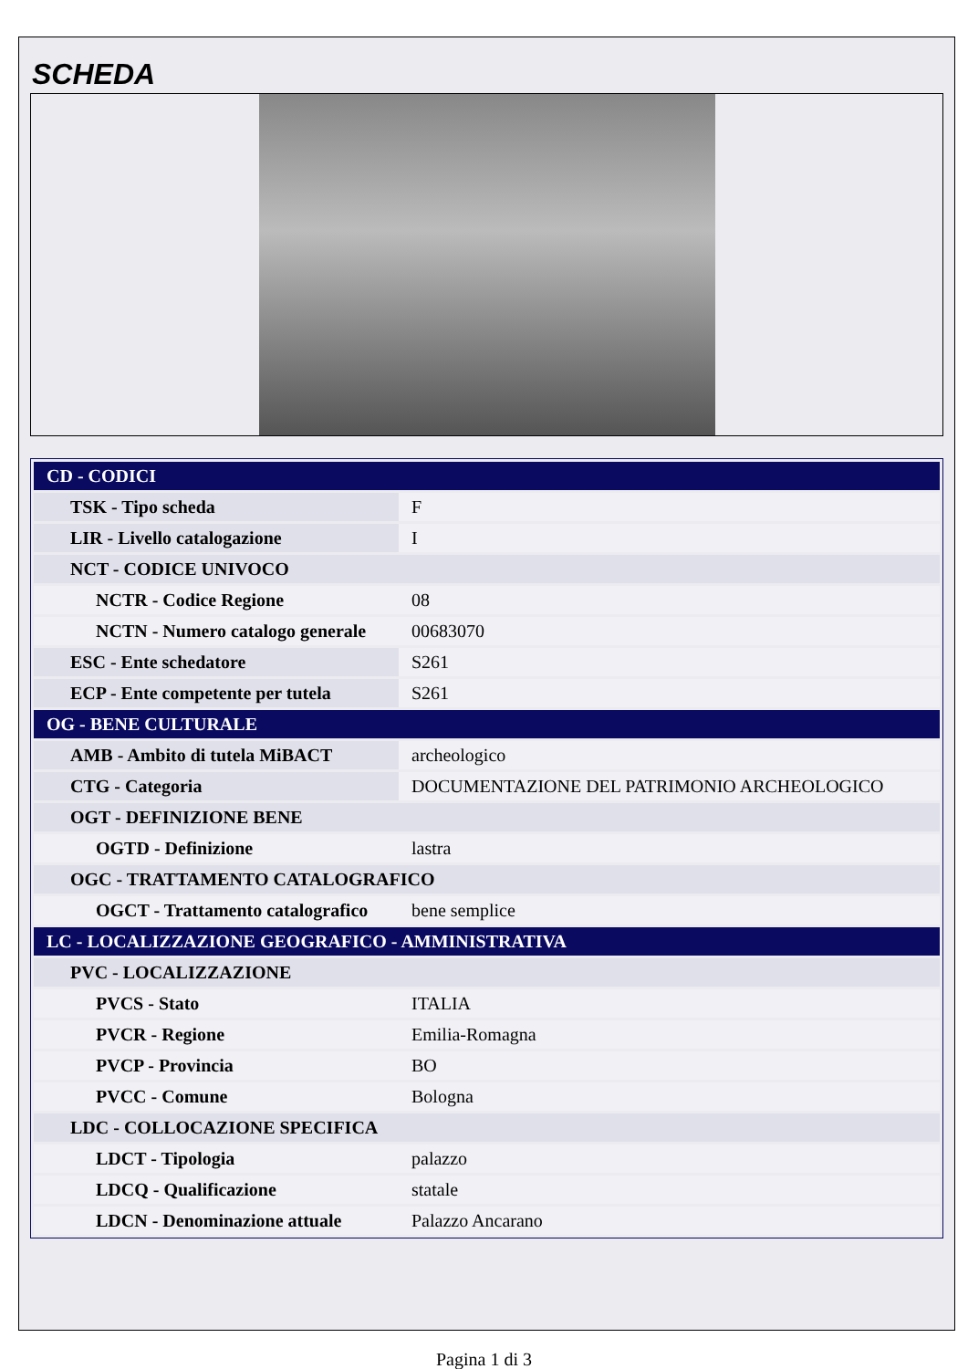SCHEDA
| CD - CODICI | |
| TSK - Tipo scheda | F |
| LIR - Livello catalogazione | I |
| NCT - CODICE UNIVOCO | |
| NCTR - Codice Regione | 08 |
| NCTN - Numero catalogo generale | 00683070 |
| ESC - Ente schedatore | S261 |
| ECP - Ente competente per tutela | S261 |
| OG - BENE CULTURALE | |
| AMB - Ambito di tutela MiBACT | archeologico |
| CTG - Categoria | DOCUMENTAZIONE DEL PATRIMONIO ARCHEOLOGICO |
| OGT - DEFINIZIONE BENE | |
| OGTD - Definizione | lastra |
| OGC - TRATTAMENTO CATALOGRAFICO | |
| OGCT - Trattamento catalografico | bene semplice |
| LC - LOCALIZZAZIONE GEOGRAFICO - AMMINISTRATIVA | |
| PVC - LOCALIZZAZIONE | |
| PVCS - Stato | ITALIA |
| PVCR - Regione | Emilia-Romagna |
| PVCP - Provincia | BO |
| PVCC - Comune | Bologna |
| LDC - COLLOCAZIONE SPECIFICA | |
| LDCT - Tipologia | palazzo |
| LDCQ - Qualificazione | statale |
| LDCN - Denominazione attuale | Palazzo Ancarano |
Pagina 1 di 3